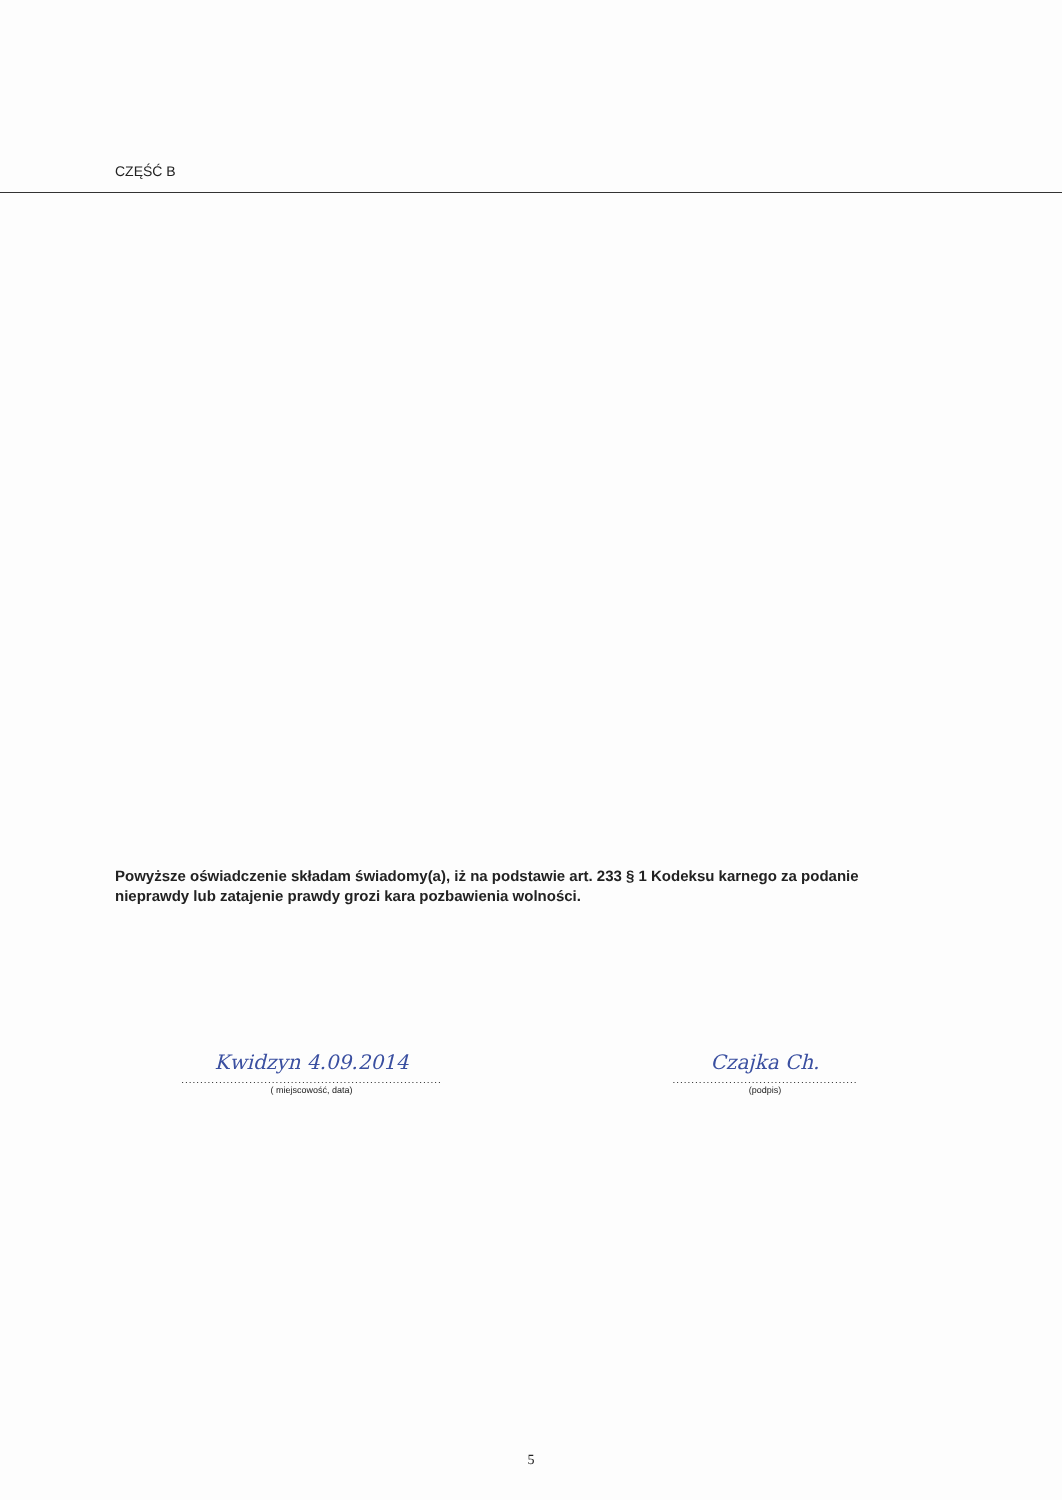CZĘŚĆ B
Powyższe oświadczenie składam świadomy(a), iż na podstawie art. 233 § 1 Kodeksu karnego za podanie nieprawdy lub zatajenie prawdy grozi kara pozbawienia wolności.
Kwidzyn 4.09.2014
.....................................................................
( miejscowość, data)
Czajka Ch.
.................................................
(podpis)
5